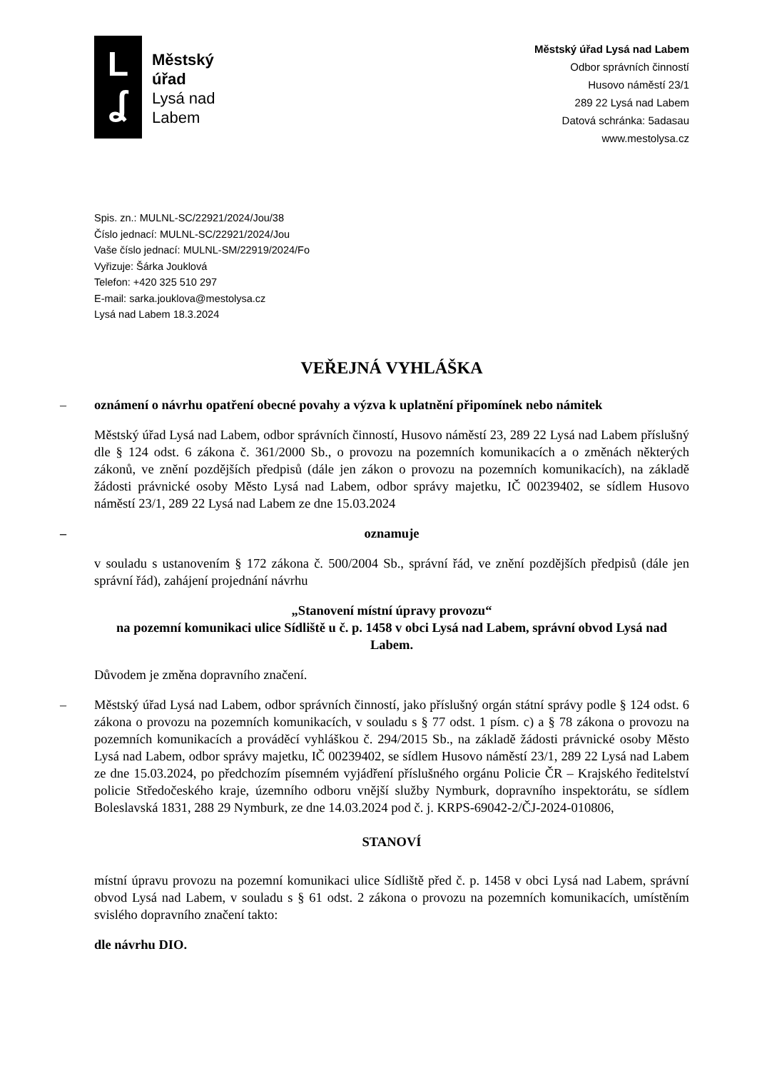L
ʆ
Městský
úřad
Lysá nad
Labem
Městský úřad Lysá nad Labem
Odbor správních činností
Husovo náměstí 23/1
289 22 Lysá nad Labem
Datová schránka: 5adasau
www.mestolysa.cz
Spis. zn.: MULNL-SC/22921/2024/Jou/38
Číslo jednací: MULNL-SC/22921/2024/Jou
Vaše číslo jednací: MULNL-SM/22919/2024/Fo
Vyřizuje: Šárka Jouklová
Telefon: +420 325 510 297
E-mail: sarka.jouklova@mestolysa.cz
Lysá nad Labem 18.3.2024
VEŘEJNÁ VYHLÁŠKA
– oznámení o návrhu opatření obecné povahy a výzva k uplatnění připomínek nebo námitek
Městský úřad Lysá nad Labem, odbor správních činností, Husovo náměstí 23, 289 22 Lysá nad Labem příslušný dle § 124 odst. 6 zákona č. 361/2000 Sb., o provozu na pozemních komunikacích a o změnách některých zákonů, ve znění pozdějších předpisů (dále jen zákon o provozu na pozemních komunikacích), na základě žádosti právnické osoby Město Lysá nad Labem, odbor správy majetku, IČ 00239402, se sídlem Husovo náměstí 23/1, 289 22 Lysá nad Labem ze dne 15.03.2024
– oznamuje
v souladu s ustanovením § 172 zákona č. 500/2004 Sb., správní řád, ve znění pozdějších předpisů (dále jen správní řád), zahájení projednání návrhu
„Stanovení místní úpravy provozu“
na pozemní komunikaci ulice Sídliště u č. p. 1458 v obci Lysá nad Labem, správní obvod Lysá nad Labem.
Důvodem je změna dopravního značení.
– Městský úřad Lysá nad Labem, odbor správních činností, jako příslušný orgán státní správy podle § 124 odst. 6 zákona o provozu na pozemních komunikacích, v souladu s § 77 odst. 1 písm. c) a § 78 zákona o provozu na pozemních komunikacích a prováděcí vyhláškou č. 294/2015 Sb., na základě žádosti právnické osoby Město Lysá nad Labem, odbor správy majetku, IČ 00239402, se sídlem Husovo náměstí 23/1, 289 22 Lysá nad Labem ze dne 15.03.2024, po předchozím písemném vyjádření příslušného orgánu Policie ČR – Krajského ředitelství policie Středočeského kraje, územního odboru vnější služby Nymburk, dopravního inspektorátu, se sídlem Boleslavská 1831, 288 29 Nymburk, ze dne 14.03.2024 pod č. j. KRPS-69042-2/ČJ-2024-010806,
STANOVÍ
místní úpravu provozu na pozemní komunikaci ulice Sídliště před č. p. 1458 v obci Lysá nad Labem, správní obvod Lysá nad Labem, v souladu s § 61 odst. 2 zákona o provozu na pozemních komunikacích, umístěním svislého dopravního značení takto:
dle návrhu DIO.